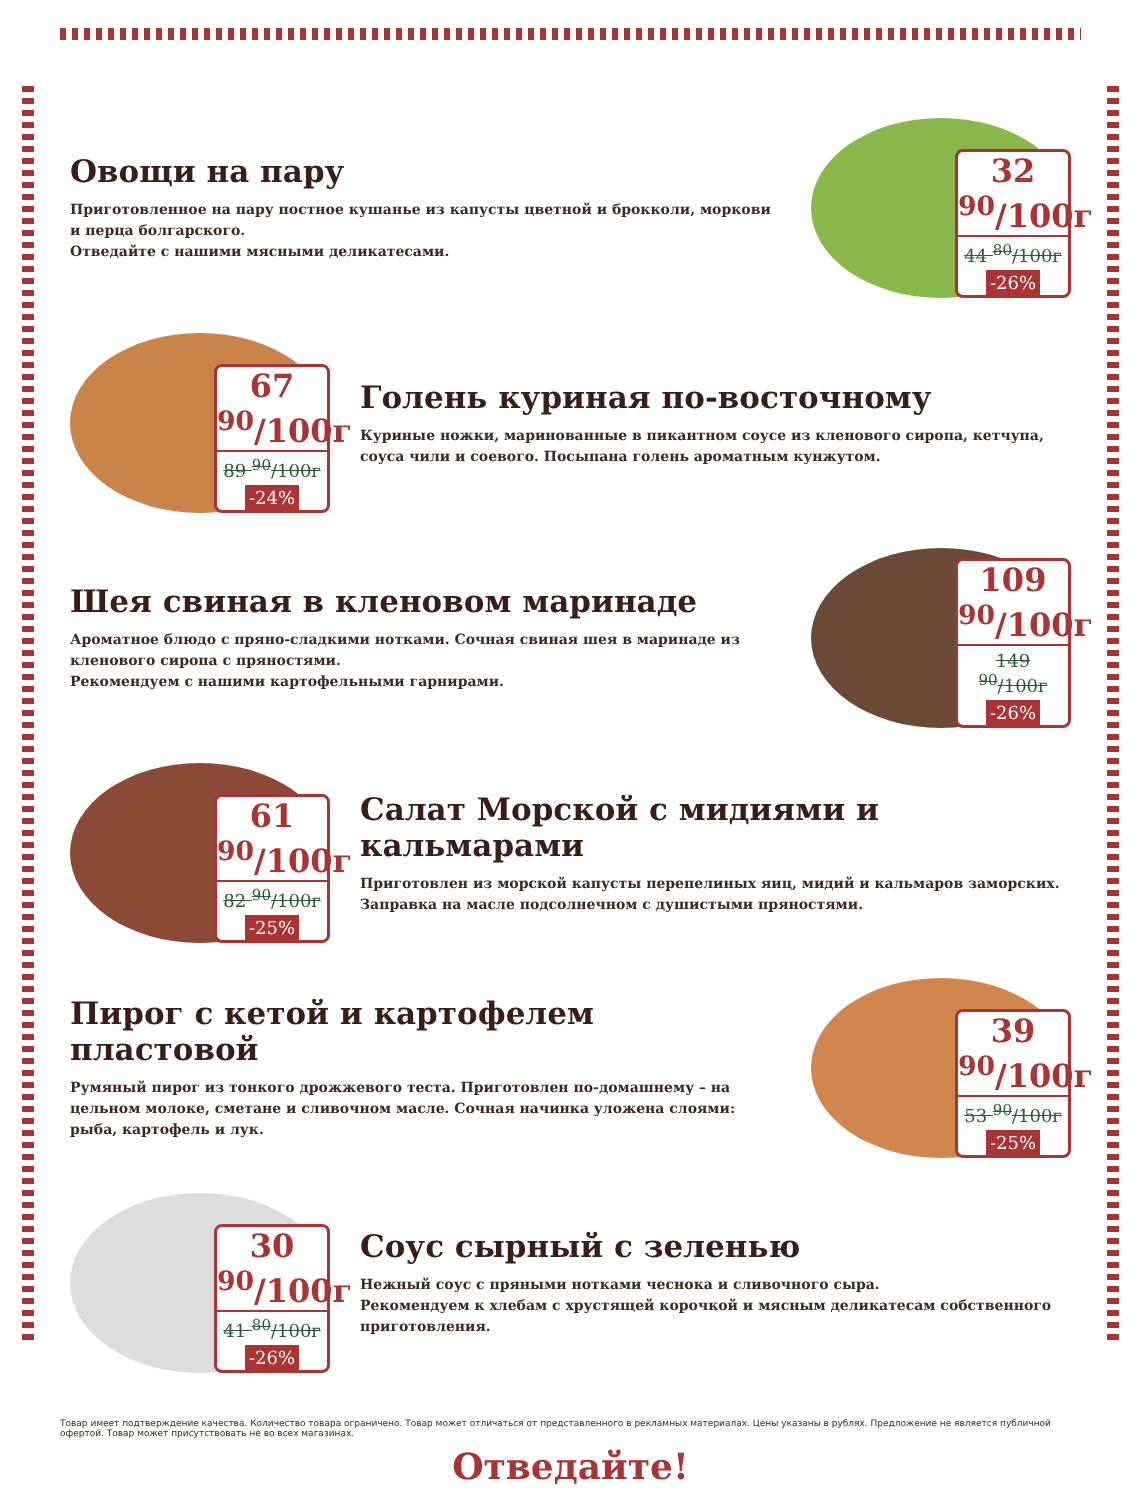Овощи на пару
Приготовленное на пару постное кушанье из капусты цветной и брокколи, моркови и перца болгарского.
Отведайте с нашими мясными деликатесами.
32 <sup>90</sup>/100г
44 <sup>80</sup>/100г
-26%
67 <sup>90</sup>/100г
89 <sup>90</sup>/100г
-24%
Голень куриная по-восточному
Куриные ножки, маринованные в пикантном соусе из кленового сиропа, кетчупа, соуса чили и соевого. Посыпана голень ароматным кунжутом.
Шея свиная в кленовом маринаде
Ароматное блюдо с пряно-сладкими нотками. Сочная свиная шея в маринаде из кленового сиропа с пряностями.
Рекомендуем с нашими картофельными гарнирами.
109 <sup>90</sup>/100г
149 <sup>90</sup>/100г
-26%
61 <sup>90</sup>/100г
82 <sup>90</sup>/100г
-25%
Салат Морской с мидиями и кальмарами
Приготовлен из морской капусты перепелиных яиц, мидий и кальмаров заморских. Заправка на масле подсолнечном с душистыми пряностями.
Пирог с кетой и картофелем пластовой
Румяный пирог из тонкого дрожжевого теста. Приготовлен по-домашнему – на цельном молоке, сметане и сливочном масле. Сочная начинка уложена слоями: рыба, картофель и лук.
39 <sup>90</sup>/100г
53 <sup>90</sup>/100г
-25%
30 <sup>90</sup>/100г
41 <sup>80</sup>/100г
-26%
Соус сырный с зеленью
Нежный соус с пряными нотками чеснока и сливочного сыра.
Рекомендуем к хлебам с хрустящей корочкой и мясным деликатесам собственного приготовления.
Товар имеет подтверждение качества. Количество товара ограничено. Товар может отличаться от представленного в рекламных материалах. Цены указаны в рублях. Предложение не является публичной офертой. Товар может присутствовать не во всех магазинах.
Отведайте!